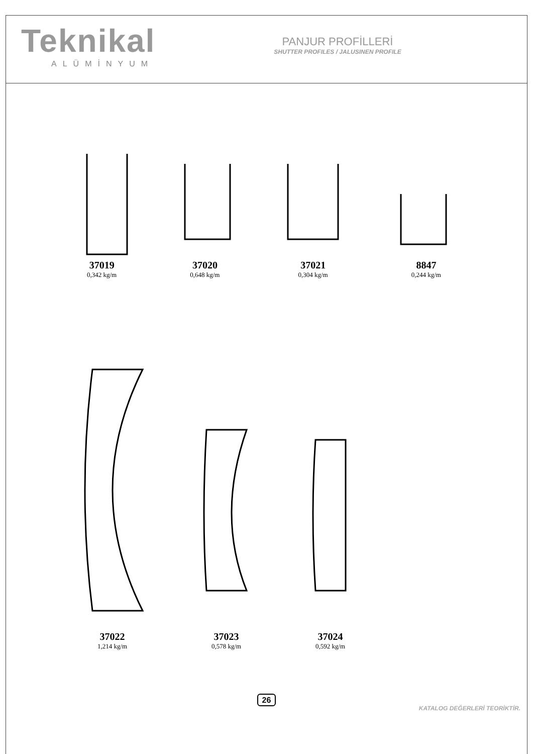Teknikal
ALÜMİNYUM
PANJUR PROFİLLERİ
SHUTTER PROFILES / JALUSINEN PROFILE
37019
0,342 kg/m
37020
0,648 kg/m
37021
0,304 kg/m
8847
0,244 kg/m
37022
1,214 kg/m
37023
0,578 kg/m
37024
0,592 kg/m
26
KATALOG DEĞERLERİ TEORİKTİR.